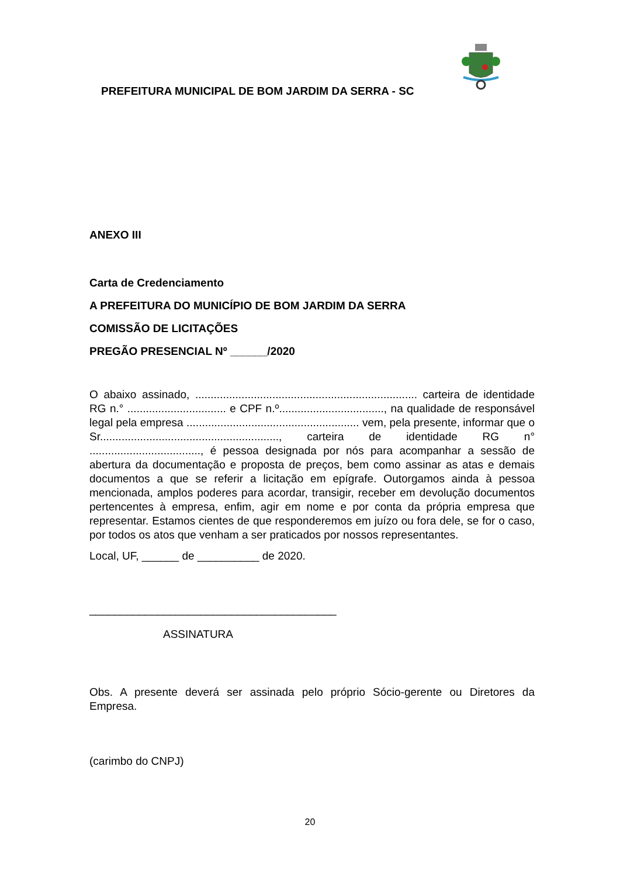PREFEITURA MUNICIPAL DE BOM JARDIM DA SERRA - SC
ANEXO III
Carta de Credenciamento
A PREFEITURA DO MUNICÍPIO DE BOM JARDIM DA SERRA
COMISSÃO DE LICITAÇÕES
PREGÃO PRESENCIAL Nº ______/2020
O abaixo assinado, ........................................................................ carteira de identidade RG n.° ................................ e CPF n.º.................................., na qualidade de responsável legal pela empresa ........................................................ vem, pela presente, informar que o Sr.........................................................., carteira de identidade RG n° ...................................., é pessoa designada por nós para acompanhar a sessão de abertura da documentação e proposta de preços, bem como assinar as atas e demais documentos a que se referir a licitação em epígrafe. Outorgamos ainda à pessoa mencionada, amplos poderes para acordar, transigir, receber em devolução documentos pertencentes à empresa, enfim, agir em nome e por conta da própria empresa que representar. Estamos cientes de que responderemos em juízo ou fora dele, se for o caso, por todos os atos que venham a ser praticados por nossos representantes.
Local, UF, ______ de __________ de 2020.
________________________________________
ASSINATURA
Obs. A presente deverá ser assinada pelo próprio Sócio-gerente ou Diretores da Empresa.
(carimbo do CNPJ)
20